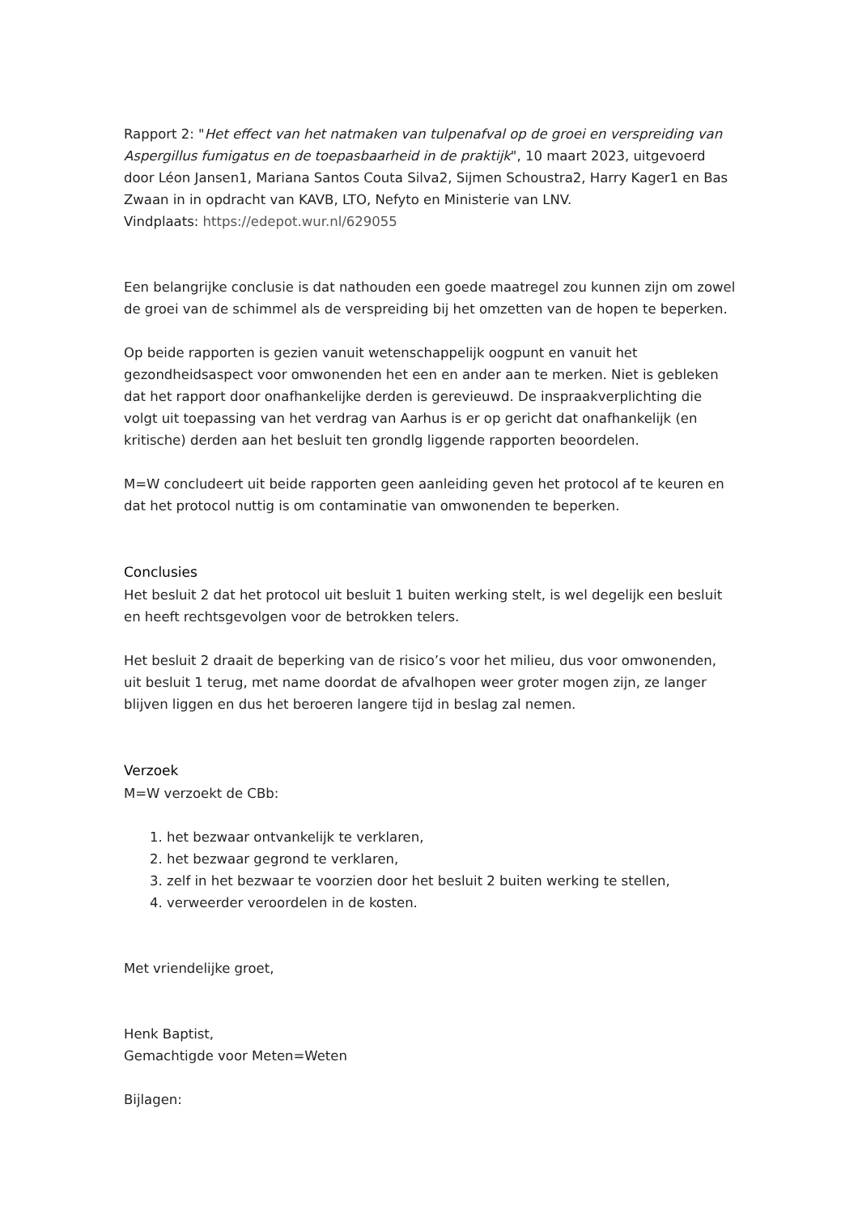Rapport 2: "Het effect van het natmaken van tulpenafval op de groei en verspreiding van Aspergillus fumigatus en de toepasbaarheid in de praktijk", 10 maart 2023, uitgevoerd door Léon Jansen1, Mariana Santos Couta Silva2, Sijmen Schoustra2, Harry Kager1 en Bas Zwaan in in opdracht van KAVB, LTO, Nefyto en Ministerie van LNV.
Vindplaats: https://edepot.wur.nl/629055
Een belangrijke conclusie is dat nathouden een goede maatregel zou kunnen zijn om zowel de groei van de schimmel als de verspreiding bij het omzetten van de hopen te beperken.
Op beide rapporten is gezien vanuit wetenschappelijk oogpunt en vanuit het gezondheidsaspect voor omwonenden het een en ander aan te merken. Niet is gebleken dat het rapport door onafhankelijke derden is gerevieuwd. De inspraakverplichting die volgt uit toepassing van het verdrag van Aarhus is er op gericht dat onafhankelijk (en kritische) derden aan het besluit ten grondlg liggende rapporten beoordelen.
M=W concludeert uit beide rapporten geen aanleiding geven het protocol af te keuren en dat het protocol nuttig is om contaminatie van omwonenden te beperken.
Conclusies
Het besluit 2 dat het protocol uit besluit 1 buiten werking stelt, is wel degelijk een besluit en heeft rechtsgevolgen voor de betrokken telers.
Het besluit 2 draait de beperking van de risico’s voor het milieu, dus voor omwonenden, uit besluit 1 terug, met name doordat de afvalhopen weer groter mogen zijn, ze langer blijven liggen en dus het beroeren langere tijd in beslag zal nemen.
Verzoek
M=W verzoekt de CBb:
1. het bezwaar ontvankelijk te verklaren,
2. het bezwaar gegrond te verklaren,
3. zelf in het bezwaar te voorzien door het besluit 2 buiten werking te stellen,
4. verweerder veroordelen in de kosten.
Met vriendelijke groet,
Henk Baptist,
Gemachtigde voor Meten=Weten
Bijlagen: